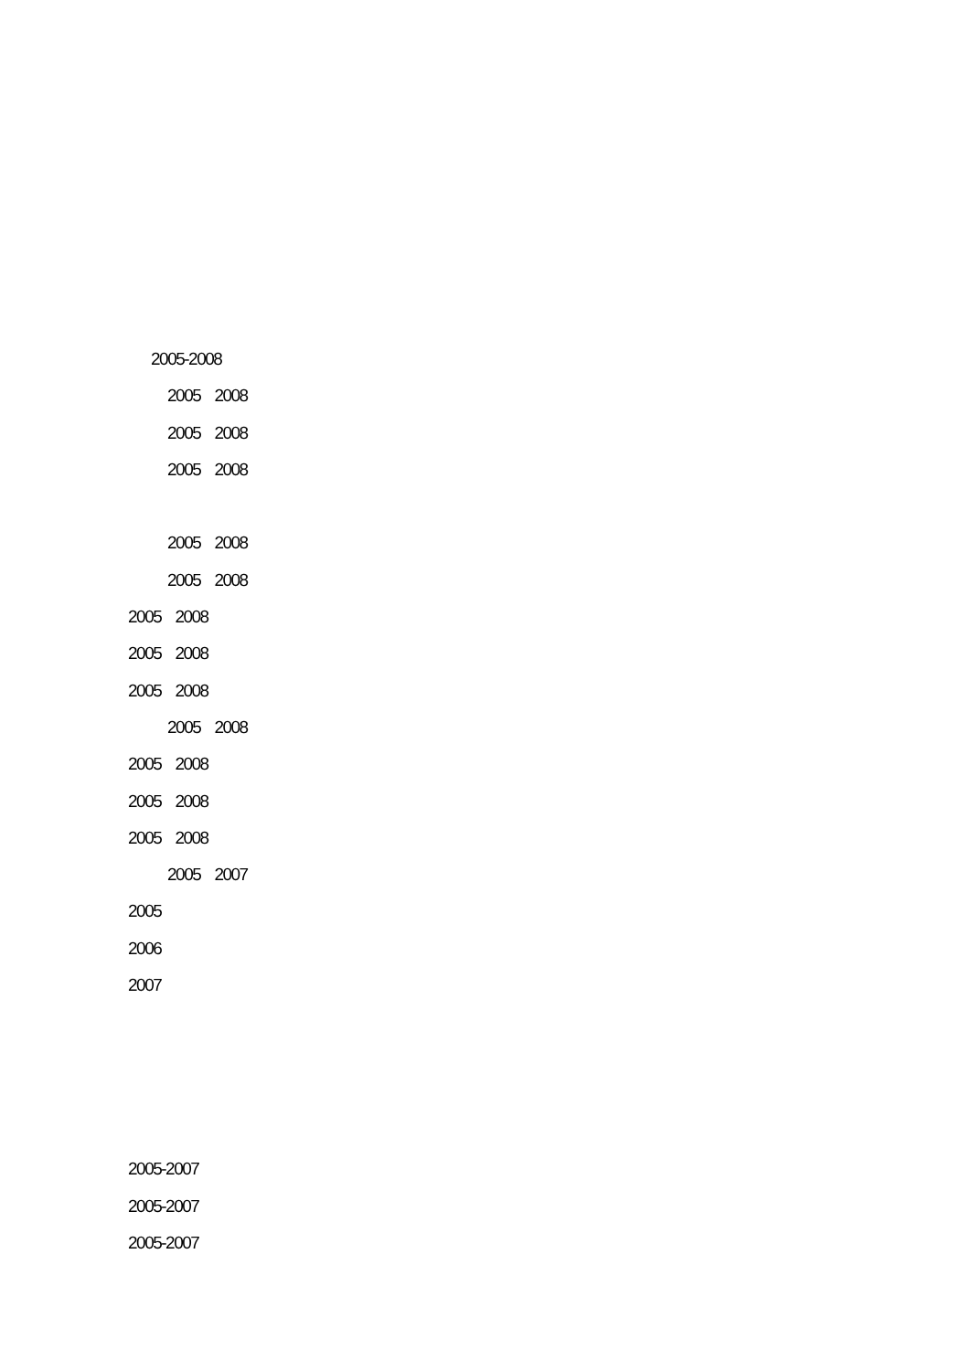2005-2008
2005 2008
2005 2008
2005 2008
2005 2008
2005 2008
2005 2008
2005 2008
2005 2008
2005 2008
2005 2008
2005 2008
2005 2008
2005 2007
2005
2006
2007
2005-2007
2005-2007
2005-2007